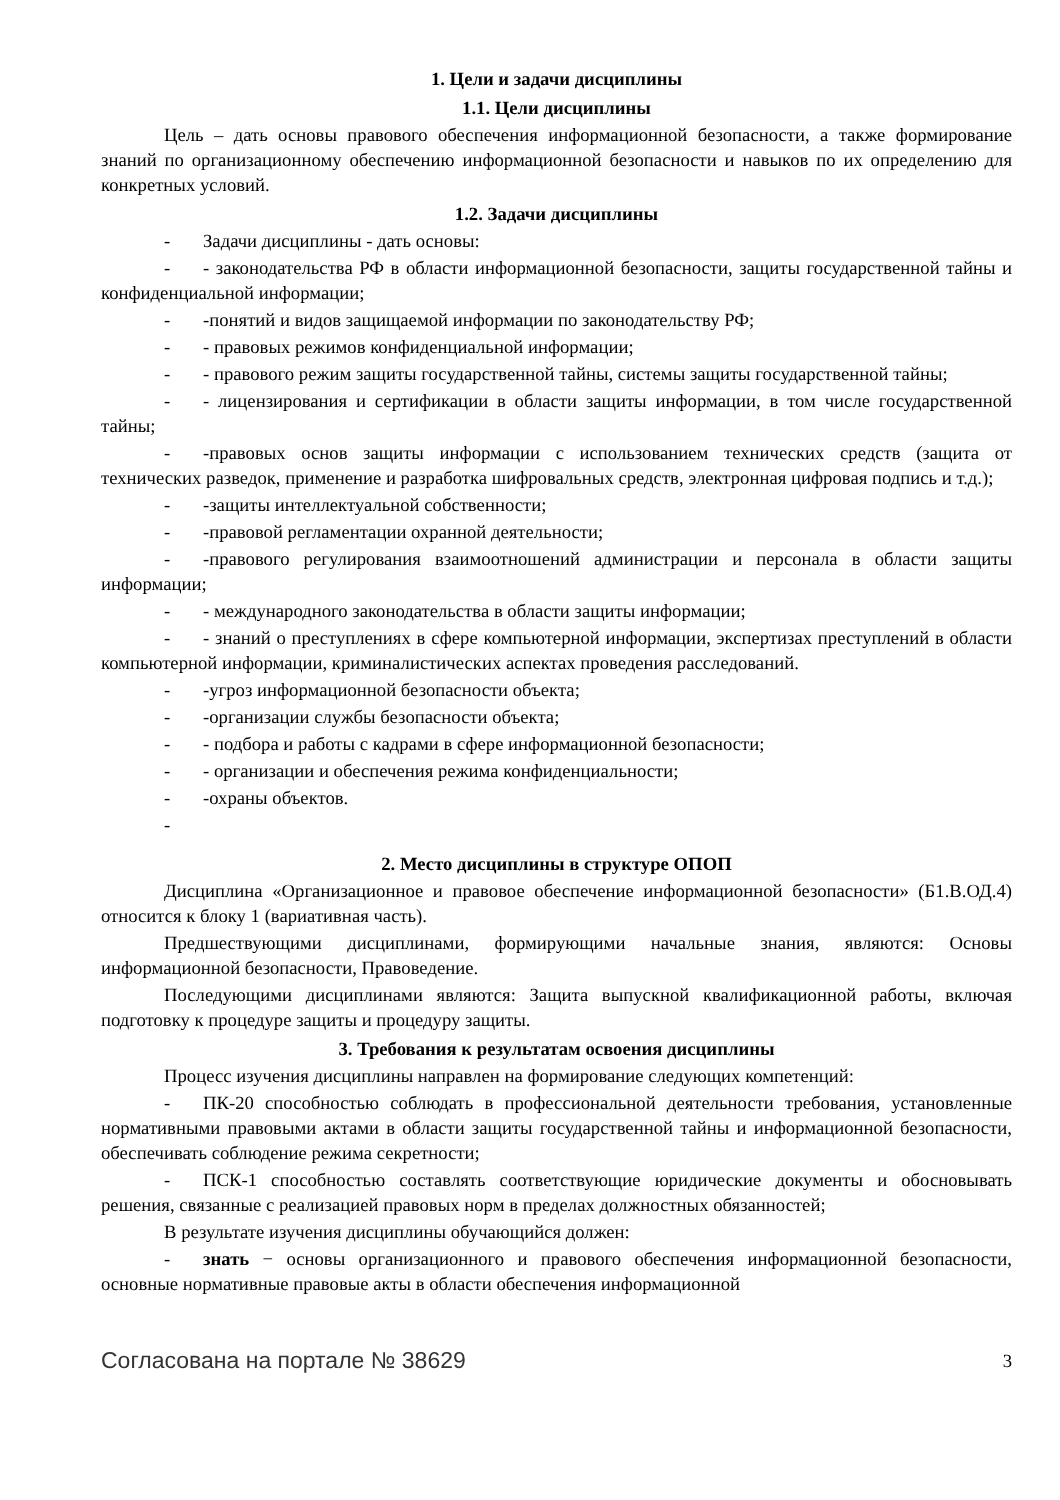1. Цели и задачи дисциплины
1.1. Цели дисциплины
Цель – дать основы правового обеспечения информационной безопасности, а также формирование знаний по организационному обеспечению информационной безопасности и навыков по их определению для конкретных условий.
1.2. Задачи дисциплины
- Задачи дисциплины - дать основы:
- - законодательства РФ в области информационной безопасности, защиты государственной тайны и конфиденциальной информации;
- -понятий и видов защищаемой информации по законодательству РФ;
- - правовых режимов конфиденциальной информации;
- - правового режим защиты государственной тайны, системы защиты государственной тайны;
- - лицензирования и сертификации в области защиты информации, в том числе государственной тайны;
- -правовых основ защиты информации с использованием технических средств (защита от технических разведок, применение и разработка шифровальных средств, электронная цифровая подпись и т.д.);
- -защиты интеллектуальной собственности;
- -правовой регламентации охранной деятельности;
- -правового регулирования взаимоотношений администрации и персонала в области защиты информации;
- - международного законодательства в области защиты информации;
- - знаний о преступлениях в сфере компьютерной информации, экспертизах преступлений в области компьютерной информации, криминалистических аспектах проведения расследований.
- -угроз информационной безопасности объекта;
- -организации службы безопасности объекта;
- - подбора и работы с кадрами в сфере информационной безопасности;
- - организации и обеспечения режима конфиденциальности;
- -охраны объектов.
-
2. Место дисциплины в структуре ОПОП
Дисциплина «Организационное и правовое обеспечение информационной безопасности» (Б1.В.ОД.4) относится к блоку 1 (вариативная часть).
Предшествующими дисциплинами, формирующими начальные знания, являются: Основы информационной безопасности, Правоведение.
Последующими дисциплинами являются: Защита выпускной квалификационной работы, включая подготовку к процедуре защиты и процедуру защиты.
3. Требования к результатам освоения дисциплины
Процесс изучения дисциплины направлен на формирование следующих компетенций:
- ПК-20 способностью соблюдать в профессиональной деятельности требования, установленные нормативными правовыми актами в области защиты государственной тайны и информационной безопасности, обеспечивать соблюдение режима секретности;
- ПСК-1 способностью составлять соответствующие юридические документы и обосновывать решения, связанные с реализацией правовых норм в пределах должностных обязанностей;
В результате изучения дисциплины обучающийся должен:
- знать − основы организационного и правового обеспечения информационной безопасности, основные нормативные правовые акты в области обеспечения информационной
Согласована на портале № 38629 3